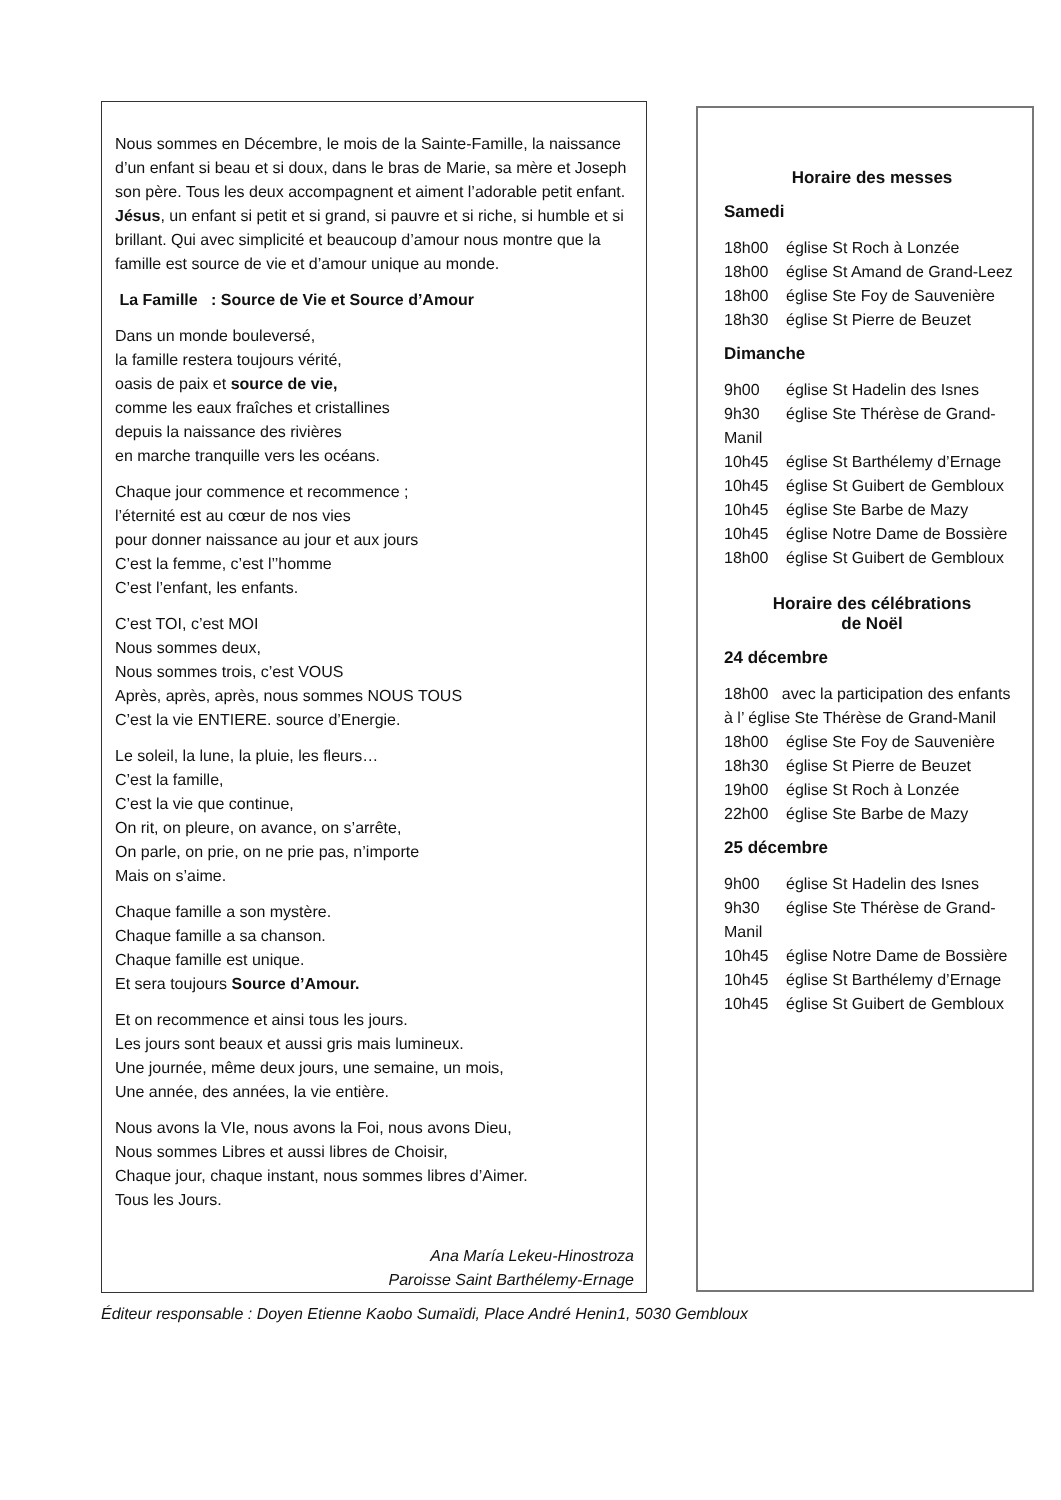Nous sommes en Décembre, le mois de la Sainte-Famille, la naissance d’un enfant si beau et si doux, dans le bras de Marie, sa mère et Joseph son père. Tous les deux accompagnent et aiment l’adorable petit enfant. Jésus, un enfant si petit et si grand, si pauvre et si riche, si humble et si brillant. Qui avec simplicité et beaucoup d’amour nous montre que la famille est source de vie et d’amour unique au monde.
La Famille : Source de Vie et Source d’Amour
Dans un monde bouleversé,
la famille restera toujours vérité,
oasis de paix et source de vie,
comme les eaux fraîches et cristallines
depuis la naissance des rivières
en marche tranquille vers les océans.
Chaque jour commence et recommence ;
l’éternité est au cœur de nos vies
pour donner naissance au jour et aux jours
C’est la femme, c’est l’’homme
C’est l’enfant, les enfants.
C’est TOI, c’est MOI
Nous sommes deux,
Nous sommes trois, c’est VOUS
Après, après, après, nous sommes NOUS TOUS
C’est la vie ENTIERE. source d’Energie.
Le soleil, la lune, la pluie, les fleurs…
C’est la famille,
C’est la vie que continue,
On rit, on pleure, on avance, on s’arrête,
On parle, on prie, on ne prie pas, n’importe
Mais on s’aime.
Chaque famille a son mystère.
Chaque famille a sa chanson.
Chaque famille est unique.
Et sera toujours Source d’Amour.
Et on recommence et ainsi tous les jours.
Les jours sont beaux et aussi gris mais lumineux.
Une journée, même deux jours, une semaine, un mois,
Une année, des années, la vie entière.
Nous avons la VIe, nous avons la Foi, nous avons Dieu,
Nous sommes Libres et aussi libres de Choisir,
Chaque jour, chaque instant, nous sommes libres d’Aimer.
Tous les Jours.
Ana María Lekeu-Hinostroza
Paroisse Saint Barthélemy-Ernage
Horaire des messes
Samedi
18h00 église St Roch à Lonzée
18h00 église St Amand de Grand-Leez
18h00 église Ste Foy de Sauvenière
18h30 église St Pierre de Beuzet
Dimanche
9h00 église St Hadelin des Isnes
9h30 église Ste Thérèse de Grand-Manil
10h45 église St Barthélemy d’Ernage
10h45 église St Guibert de Gembloux
10h45 église Ste Barbe de Mazy
10h45 église Notre Dame de Bossière
18h00 église St Guibert de Gembloux
Horaire des célébrations
de Noël
24 décembre
18h00 avec la participation des enfants à l’ église Ste Thérèse de Grand-Manil
18h00 église Ste Foy de Sauvenière
18h30 église St Pierre de Beuzet
19h00 église St Roch à Lonzée
22h00 église Ste Barbe de Mazy
25 décembre
9h00 église St Hadelin des Isnes
9h30 église Ste Thérèse de Grand-Manil
10h45 église Notre Dame de Bossière
10h45 église St Barthélemy d’Ernage
10h45 église St Guibert de Gembloux
Éditeur responsable : Doyen Etienne Kaobo Sumaïdi, Place André Henin1, 5030 Gembloux